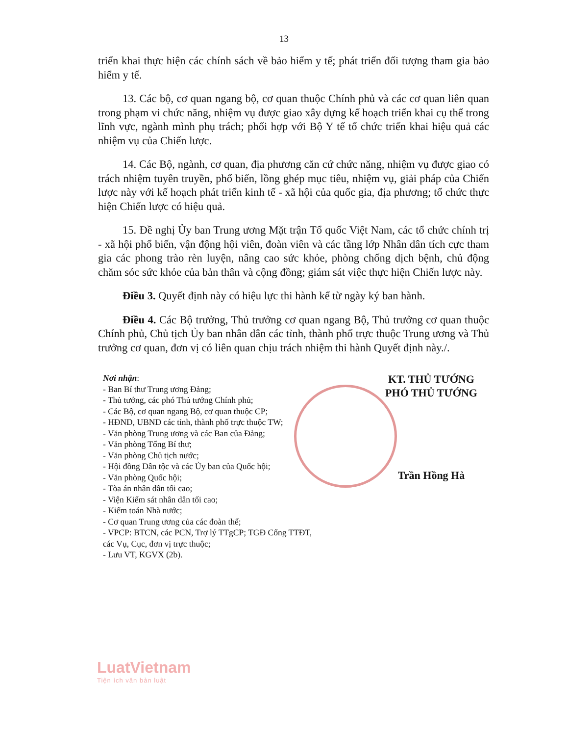13
triển khai thực hiện các chính sách về bảo hiểm y tế; phát triển đối tượng tham gia bảo hiểm y tế.
13. Các bộ, cơ quan ngang bộ, cơ quan thuộc Chính phủ và các cơ quan liên quan trong phạm vi chức năng, nhiệm vụ được giao xây dựng kế hoạch triển khai cụ thể trong lĩnh vực, ngành mình phụ trách; phối hợp với Bộ Y tế tổ chức triển khai hiệu quả các nhiệm vụ của Chiến lược.
14. Các Bộ, ngành, cơ quan, địa phương căn cứ chức năng, nhiệm vụ được giao có trách nhiệm tuyên truyền, phổ biến, lồng ghép mục tiêu, nhiệm vụ, giải pháp của Chiến lược này với kế hoạch phát triển kinh tế - xã hội của quốc gia, địa phương; tổ chức thực hiện Chiến lược có hiệu quả.
15. Đề nghị Ủy ban Trung ương Mặt trận Tổ quốc Việt Nam, các tổ chức chính trị - xã hội phổ biến, vận động hội viên, đoàn viên và các tầng lớp Nhân dân tích cực tham gia các phong trào rèn luyện, nâng cao sức khỏe, phòng chống dịch bệnh, chủ động chăm sóc sức khỏe của bản thân và cộng đồng; giám sát việc thực hiện Chiến lược này.
Điều 3. Quyết định này có hiệu lực thi hành kể từ ngày ký ban hành.
Điều 4. Các Bộ trưởng, Thủ trưởng cơ quan ngang Bộ, Thủ trưởng cơ quan thuộc Chính phủ, Chủ tịch Ủy ban nhân dân các tỉnh, thành phố trực thuộc Trung ương và Thủ trưởng cơ quan, đơn vị có liên quan chịu trách nhiệm thi hành Quyết định này./.
Nơi nhận:
- Ban Bí thư Trung ương Đảng;
- Thủ tướng, các phó Thủ tướng Chính phủ;
- Các Bộ, cơ quan ngang Bộ, cơ quan thuộc CP;
- HĐND, UBND các tỉnh, thành phố trực thuộc TW;
- Văn phòng Trung ương và các Ban của Đảng;
- Văn phòng Tổng Bí thư;
- Văn phòng Chủ tịch nước;
- Hội đồng Dân tộc và các Ủy ban của Quốc hội;
- Văn phòng Quốc hội;
- Tòa án nhân dân tối cao;
- Viện Kiểm sát nhân dân tối cao;
- Kiểm toán Nhà nước;
- Cơ quan Trung ương của các đoàn thể;
- VPCP: BTCN, các PCN, Trợ lý TTgCP; TGĐ Cổng TTĐT, các Vụ, Cục, đơn vị trực thuộc;
- Lưu VT, KGVX (2b).
KT. THỦ TƯỚNG
PHÓ THỦ TƯỚNG
Trần Hồng Hà
LuatVietnam
Tiện ích văn bản luật